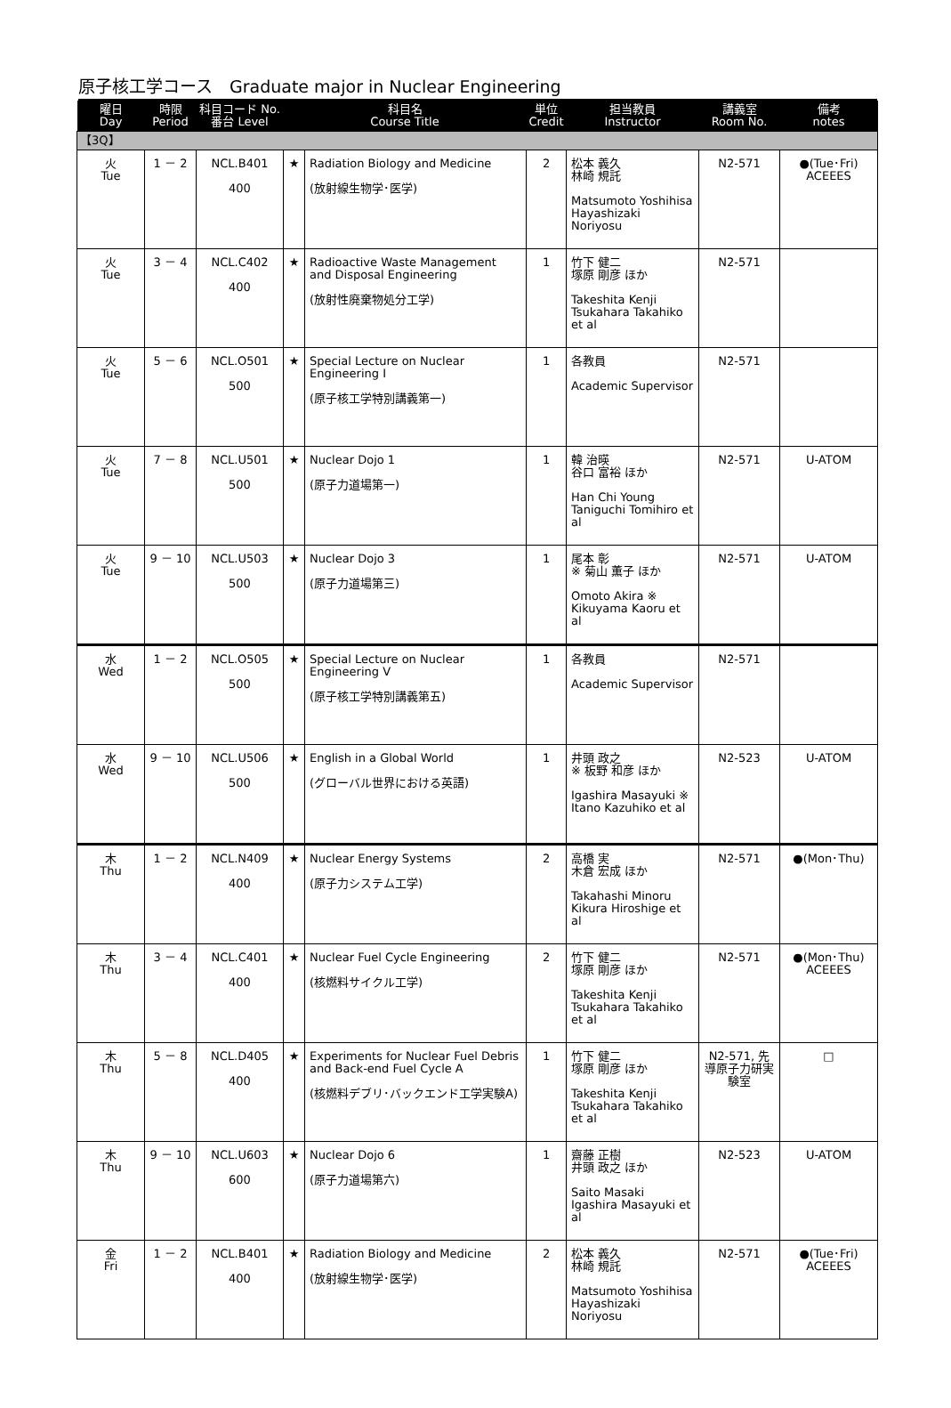原子核工学コース　Graduate major in Nuclear Engineering
| 曜日 Day | 時限 Period | 科目コード No. 番台 Level | 科目名 Course Title | | 単位 Credit | 担当教員 Instructor | 講義室 Room No. | 備考 notes |
| --- | --- | --- | --- | --- | --- | --- | --- | --- |
| 【3Q】 | | | | | | | | |
| 火 Tue | 1 － 2 | NCL.B401 400 | ★ | Radiation Biology and Medicine (放射線生物学･医学) | 2 | 松本 義久 林崎 規託 Matsumoto Yoshihisa Hayashizaki Noriyosu | N2-571 | ●(Tue･Fri) ACEEES |
| 火 Tue | 3 － 4 | NCL.C402 400 | ★ | Radioactive Waste Management and Disposal Engineering (放射性廃棄物処分工学) | 1 | 竹下 健二 塚原 剛彦 ほか Takeshita Kenji Tsukahara Takahiko et al | N2-571 | |
| 火 Tue | 5 － 6 | NCL.O501 500 | ★ | Special Lecture on Nuclear Engineering I (原子核工学特別講義第一) | 1 | 各教員 Academic Supervisor | N2-571 | |
| 火 Tue | 7 － 8 | NCL.U501 500 | ★ | Nuclear Dojo 1 (原子力道場第一) | 1 | 韓 治暎 谷口 富裕 ほか Han Chi Young Taniguchi Tomihiro et al | N2-571 | U-ATOM |
| 火 Tue | 9 － 10 | NCL.U503 500 | ★ | Nuclear Dojo 3 (原子力道場第三) | 1 | 尾本 彰 ※ 菊山 薫子 ほか Omoto Akira ※ Kikuyama Kaoru et al | N2-571 | U-ATOM |
| 水 Wed | 1 － 2 | NCL.O505 500 | ★ | Special Lecture on Nuclear Engineering V (原子核工学特別講義第五) | 1 | 各教員 Academic Supervisor | N2-571 | |
| 水 Wed | 9 － 10 | NCL.U506 500 | ★ | English in a Global World (グローバル世界における英語) | 1 | 井頭 政之 ※ 板野 和彦 ほか Igashira Masayuki ※ Itano Kazuhiko et al | N2-523 | U-ATOM |
| 木 Thu | 1 － 2 | NCL.N409 400 | ★ | Nuclear Energy Systems (原子力システム工学) | 2 | 高橋 実 木倉 宏成 ほか Takahashi Minoru Kikura Hiroshige et al | N2-571 | ●(Mon･Thu) |
| 木 Thu | 3 － 4 | NCL.C401 400 | ★ | Nuclear Fuel Cycle Engineering (核燃料サイクル工学) | 2 | 竹下 健二 塚原 剛彦 ほか Takeshita Kenji Tsukahara Takahiko et al | N2-571 | ●(Mon･Thu) ACEEES |
| 木 Thu | 5 － 8 | NCL.D405 400 | ★ | Experiments for Nuclear Fuel Debris and Back-end Fuel Cycle A (核燃料デブリ･バックエンド工学実験A) | 1 | 竹下 健二 塚原 剛彦 ほか Takeshita Kenji Tsukahara Takahiko et al | N2-571, 先導原子力研実験室 | □ |
| 木 Thu | 9 － 10 | NCL.U603 600 | ★ | Nuclear Dojo 6 (原子力道場第六) | 1 | 齋藤 正樹 井頭 政之 ほか Saito Masaki Igashira Masayuki et al | N2-523 | U-ATOM |
| 金 Fri | 1 － 2 | NCL.B401 400 | ★ | Radiation Biology and Medicine (放射線生物学･医学) | 2 | 松本 義久 林崎 規託 Matsumoto Yoshihisa Hayashizaki Noriyosu | N2-571 | ●(Tue･Fri) ACEEES |